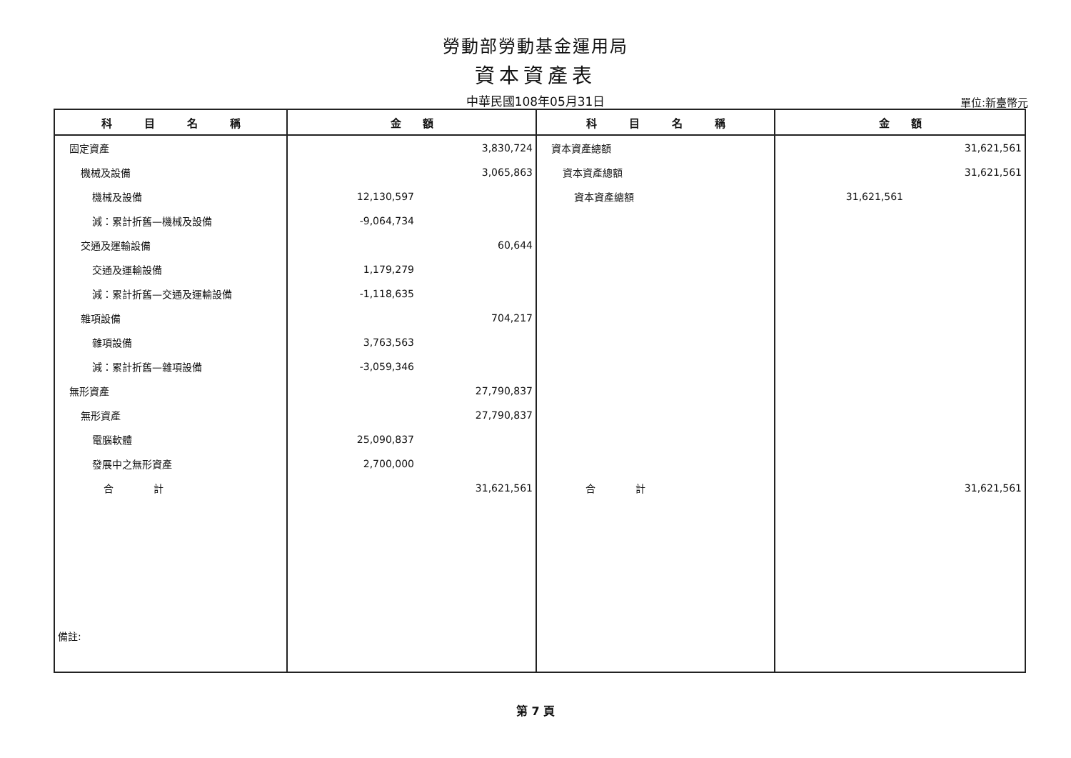勞動部勞動基金運用局
資本資產表
中華民國108年05月31日
單位:新臺幣元
| 科 目 名 稱 | 金 額 | 科 目 名 稱 | 金 額 |
| --- | --- | --- | --- |
| 固定資產 | 3,830,724 | 資本資產總額 | 31,621,561 |
| 機械及設備 | 3,065,863 | 資本資產總額 | 31,621,561 |
| 機械及設備 | 12,130,597 | 資本資產總額 | 31,621,561 |
| 減：累計折舊—機械及設備 | -9,064,734 | | |
| 交通及運輸設備 | 60,644 | | |
| 交通及運輸設備 | 1,179,279 | | |
| 減：累計折舊—交通及運輸設備 | -1,118,635 | | |
| 雜項設備 | 704,217 | | |
| 雜項設備 | 3,763,563 | | |
| 減：累計折舊—雜項設備 | -3,059,346 | | |
| 無形資產 | 27,790,837 | | |
| 無形資產 | 27,790,837 | | |
| 電腦軟體 | 25,090,837 | | |
| 發展中之無形資產 | 2,700,000 | | |
| 合 計 | 31,621,561 | 合 計 | 31,621,561 |
| 備註: | | | |
第 7 頁